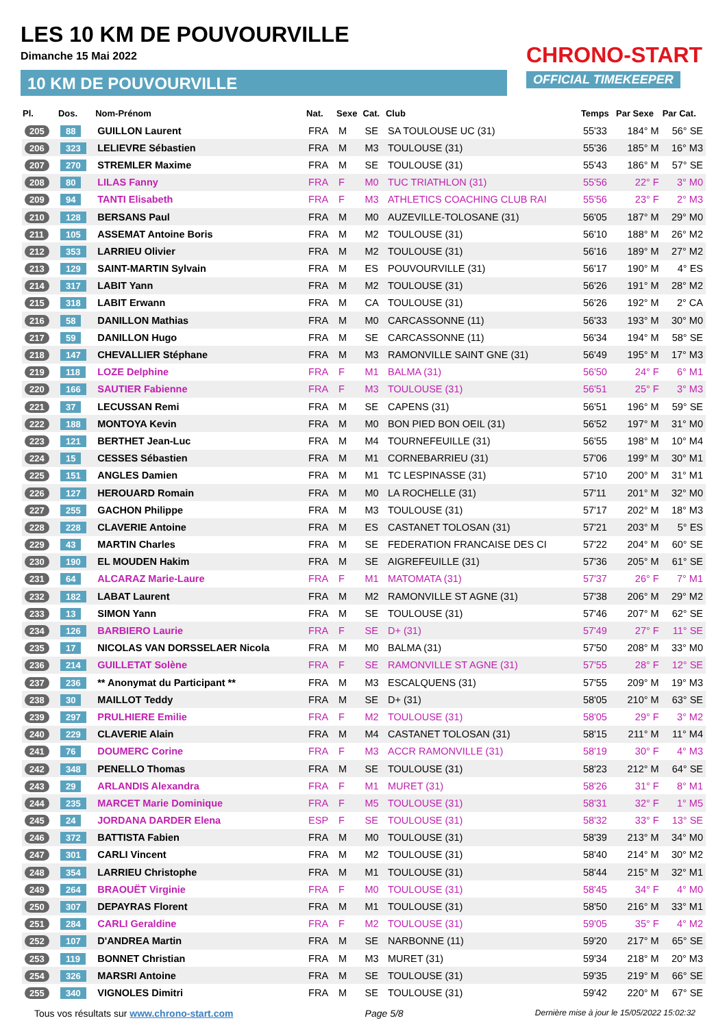LES 10 KM DE POUVOURVILLE
Dimanche 15 Mai 2022
10 KM DE POUVOURVILLE
CHRONO-START
OFFICIAL TIMEKEEPER
| Pl. | Dos. | Nom-Prénom | Nat. | Sexe | Cat. | Club | Temps | Par Sexe | Par Cat. |
| --- | --- | --- | --- | --- | --- | --- | --- | --- | --- |
| 205 | 88 | GUILLON Laurent | FRA | M | SE | SA TOULOUSE UC (31) | 55'33 | 184° M | 56° SE |
| 206 | 323 | LELIEVRE Sébastien | FRA | M | M3 | TOULOUSE (31) | 55'36 | 185° M | 16° M3 |
| 207 | 270 | STREMLER Maxime | FRA | M | SE | TOULOUSE (31) | 55'43 | 186° M | 57° SE |
| 208 | 80 | LILAS Fanny | FRA | F | M0 | TUC TRIATHLON (31) | 55'56 | 22° F | 3° M0 |
| 209 | 94 | TANTI Elisabeth | FRA | F | M3 | ATHLETICS COACHING CLUB RAI | 55'56 | 23° F | 2° M3 |
| 210 | 128 | BERSANS Paul | FRA | M | M0 | AUZEVILLE-TOLOSANE (31) | 56'05 | 187° M | 29° M0 |
| 211 | 105 | ASSEMAT Antoine Boris | FRA | M | M2 | TOULOUSE (31) | 56'10 | 188° M | 26° M2 |
| 212 | 353 | LARRIEU Olivier | FRA | M | M2 | TOULOUSE (31) | 56'16 | 189° M | 27° M2 |
| 213 | 129 | SAINT-MARTIN Sylvain | FRA | M | ES | POUVOURVILLE (31) | 56'17 | 190° M | 4° ES |
| 214 | 317 | LABIT Yann | FRA | M | M2 | TOULOUSE (31) | 56'26 | 191° M | 28° M2 |
| 215 | 318 | LABIT Erwann | FRA | M | CA | TOULOUSE (31) | 56'26 | 192° M | 2° CA |
| 216 | 58 | DANILLON Mathias | FRA | M | M0 | CARCASSONNE (11) | 56'33 | 193° M | 30° M0 |
| 217 | 59 | DANILLON Hugo | FRA | M | SE | CARCASSONNE (11) | 56'34 | 194° M | 58° SE |
| 218 | 147 | CHEVALLIER Stéphane | FRA | M | M3 | RAMONVILLE SAINT GNE (31) | 56'49 | 195° M | 17° M3 |
| 219 | 118 | LOZE Delphine | FRA | F | M1 | BALMA (31) | 56'50 | 24° F | 6° M1 |
| 220 | 166 | SAUTIER Fabienne | FRA | F | M3 | TOULOUSE (31) | 56'51 | 25° F | 3° M3 |
| 221 | 37 | LECUSSAN Remi | FRA | M | SE | CAPENS (31) | 56'51 | 196° M | 59° SE |
| 222 | 188 | MONTOYA Kevin | FRA | M | M0 | BON PIED BON OEIL (31) | 56'52 | 197° M | 31° M0 |
| 223 | 121 | BERTHET Jean-Luc | FRA | M | M4 | TOURNEFEUILLE (31) | 56'55 | 198° M | 10° M4 |
| 224 | 15 | CESSES Sébastien | FRA | M | M1 | CORNEBARRIEU (31) | 57'06 | 199° M | 30° M1 |
| 225 | 151 | ANGLES Damien | FRA | M | M1 | TC LESPINASSE (31) | 57'10 | 200° M | 31° M1 |
| 226 | 127 | HEROUARD Romain | FRA | M | M0 | LA ROCHELLE (31) | 57'11 | 201° M | 32° M0 |
| 227 | 255 | GACHON Philippe | FRA | M | M3 | TOULOUSE (31) | 57'17 | 202° M | 18° M3 |
| 228 | 228 | CLAVERIE Antoine | FRA | M | ES | CASTANET TOLOSAN (31) | 57'21 | 203° M | 5° ES |
| 229 | 43 | MARTIN Charles | FRA | M | SE | FEDERATION FRANCAISE DES CI | 57'22 | 204° M | 60° SE |
| 230 | 190 | EL MOUDEN Hakim | FRA | M | SE | AIGREFEUILLE (31) | 57'36 | 205° M | 61° SE |
| 231 | 64 | ALCARAZ Marie-Laure | FRA | F | M1 | MATOMATA (31) | 57'37 | 26° F | 7° M1 |
| 232 | 182 | LABAT Laurent | FRA | M | M2 | RAMONVILLE ST AGNE (31) | 57'38 | 206° M | 29° M2 |
| 233 | 13 | SIMON Yann | FRA | M | SE | TOULOUSE (31) | 57'46 | 207° M | 62° SE |
| 234 | 126 | BARBIERO Laurie | FRA | F | SE | D+ (31) | 57'49 | 27° F | 11° SE |
| 235 | 17 | NICOLAS VAN DORSSELAER Nicola | FRA | M | M0 | BALMA (31) | 57'50 | 208° M | 33° M0 |
| 236 | 214 | GUILLETAT Solène | FRA | F | SE | RAMONVILLE ST AGNE (31) | 57'55 | 28° F | 12° SE |
| 237 | 236 | ** Anonymat du Participant ** | FRA | M | M3 | ESCALQUENS (31) | 57'55 | 209° M | 19° M3 |
| 238 | 30 | MAILLOT Teddy | FRA | M | SE | D+ (31) | 58'05 | 210° M | 63° SE |
| 239 | 297 | PRULHIERE Emilie | FRA | F | M2 | TOULOUSE (31) | 58'05 | 29° F | 3° M2 |
| 240 | 229 | CLAVERIE Alain | FRA | M | M4 | CASTANET TOLOSAN (31) | 58'15 | 211° M | 11° M4 |
| 241 | 76 | DOUMERC Corine | FRA | F | M3 | ACCR RAMONVILLE (31) | 58'19 | 30° F | 4° M3 |
| 242 | 348 | PENELLO Thomas | FRA | M | SE | TOULOUSE (31) | 58'23 | 212° M | 64° SE |
| 243 | 29 | ARLANDIS Alexandra | FRA | F | M1 | MURET (31) | 58'26 | 31° F | 8° M1 |
| 244 | 235 | MARCET Marie Dominique | FRA | F | M5 | TOULOUSE (31) | 58'31 | 32° F | 1° M5 |
| 245 | 24 | JORDANA DARDER Elena | ESP | F | SE | TOULOUSE (31) | 58'32 | 33° F | 13° SE |
| 246 | 372 | BATTISTA Fabien | FRA | M | M0 | TOULOUSE (31) | 58'39 | 213° M | 34° M0 |
| 247 | 301 | CARLI Vincent | FRA | M | M2 | TOULOUSE (31) | 58'40 | 214° M | 30° M2 |
| 248 | 354 | LARRIEU Christophe | FRA | M | M1 | TOULOUSE (31) | 58'44 | 215° M | 32° M1 |
| 249 | 264 | BRAOUËT Virginie | FRA | F | M0 | TOULOUSE (31) | 58'45 | 34° F | 4° M0 |
| 250 | 307 | DEPAYRAS Florent | FRA | M | M1 | TOULOUSE (31) | 58'50 | 216° M | 33° M1 |
| 251 | 284 | CARLI Geraldine | FRA | F | M2 | TOULOUSE (31) | 59'05 | 35° F | 4° M2 |
| 252 | 107 | D'ANDREA Martin | FRA | M | SE | NARBONNE (11) | 59'20 | 217° M | 65° SE |
| 253 | 119 | BONNET Christian | FRA | M | M3 | MURET (31) | 59'34 | 218° M | 20° M3 |
| 254 | 326 | MARSRI Antoine | FRA | M | SE | TOULOUSE (31) | 59'35 | 219° M | 66° SE |
| 255 | 340 | VIGNOLES Dimitri | FRA | M | SE | TOULOUSE (31) | 59'42 | 220° M | 67° SE |
Tous vos résultats sur www.chrono-start.com Page 5/8 Dernière mise à jour le 15/05/2022 15:02:32